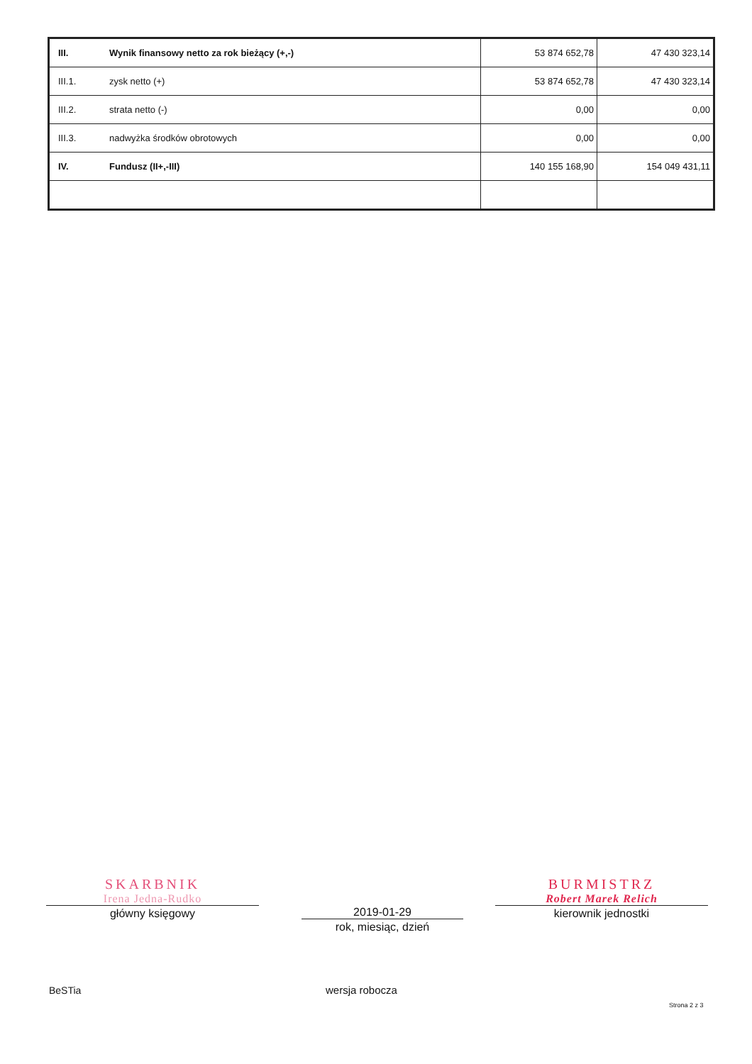| III. | Wynik finansowy netto za rok bieżący (+,-) | 53 874 652,78 | 47 430 323,14 |
| III.1. | zysk netto (+) | 53 874 652,78 | 47 430 323,14 |
| III.2. | strata netto (-) | 0,00 | 0,00 |
| III.3. | nadwyżka środków obrotowych | 0,00 | 0,00 |
| IV. | Fundusz (II+,-III) | 140 155 168,90 | 154 049 431,11 |
SKARBNIK
Irena Jedna-Rudko
główny księgowy
2019-01-29
rok, miesiąc, dzień
BURMISTRZ
Robert Marek Relich
kierownik jednostki
BeSTia wersja robocza
Strona 2 z 3